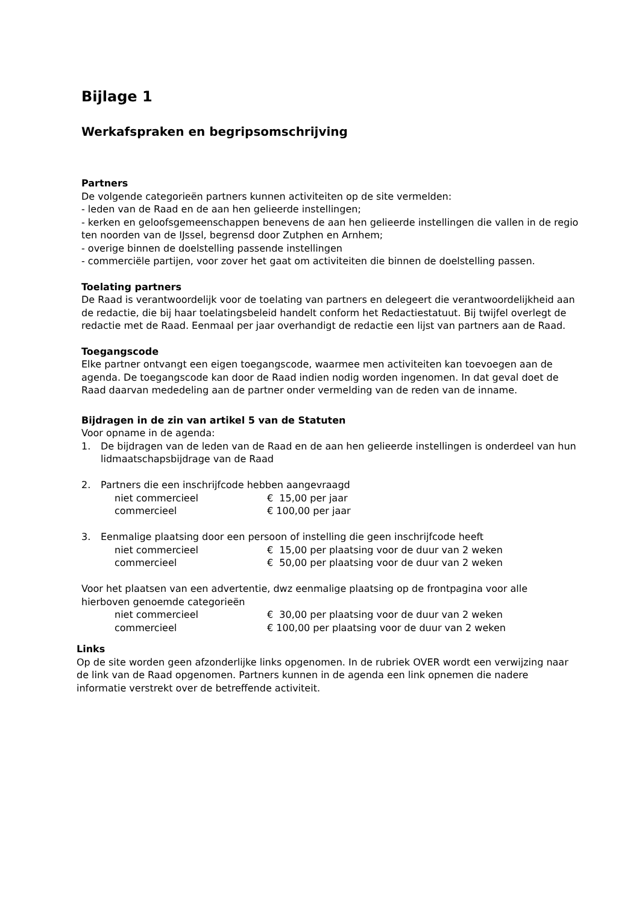Bijlage 1
Werkafspraken en begripsomschrijving
Partners
De volgende categorieën partners kunnen activiteiten op de site vermelden:
- leden van de Raad en de aan hen gelieerde instellingen;
- kerken en geloofsgemeenschappen benevens de aan hen gelieerde instellingen die vallen in de regio ten noorden van de IJssel, begrensd door Zutphen en Arnhem;
- overige binnen de doelstelling passende instellingen
- commerciële partijen, voor zover het gaat om activiteiten die binnen de doelstelling passen.
Toelating partners
De Raad is verantwoordelijk voor de toelating van partners en delegeert die verantwoordelijkheid aan de redactie, die bij haar toelatingsbeleid handelt conform het Redactiestatuut. Bij twijfel overlegt de redactie met de Raad. Eenmaal per jaar overhandigt de redactie een lijst van partners aan de Raad.
Toegangscode
Elke partner ontvangt een eigen toegangscode, waarmee men activiteiten kan toevoegen aan de agenda. De toegangscode kan door de Raad indien nodig worden ingenomen. In dat geval doet de Raad daarvan mededeling aan de partner onder vermelding van de reden van de inname.
Bijdragen in de zin van artikel 5 van de Statuten
Voor opname in de agenda:
1. De bijdragen van de leden van de Raad en de aan hen gelieerde instellingen is onderdeel van hun lidmaatschapsbijdrage van de Raad
2. Partners die een inschrijfcode hebben aangevraagd
| niet commercieel | € 15,00 per jaar |
| commercieel | € 100,00 per jaar |
3. Eenmalige plaatsing door een persoon of instelling die geen inschrijfcode heeft
| niet commercieel | € 15,00 per plaatsing voor de duur van 2 weken |
| commercieel | € 50,00 per plaatsing voor de duur van 2 weken |
Voor het plaatsen van een advertentie, dwz eenmalige plaatsing op de frontpagina voor alle hierboven genoemde categorieën
| niet commercieel | € 30,00 per plaatsing voor de duur van 2 weken |
| commercieel | € 100,00 per plaatsing voor de duur van 2 weken |
Links
Op de site worden geen afzonderlijke links opgenomen. In de rubriek OVER wordt een verwijzing naar de link van de Raad opgenomen. Partners kunnen in de agenda een link opnemen die nadere informatie verstrekt over de betreffende activiteit.